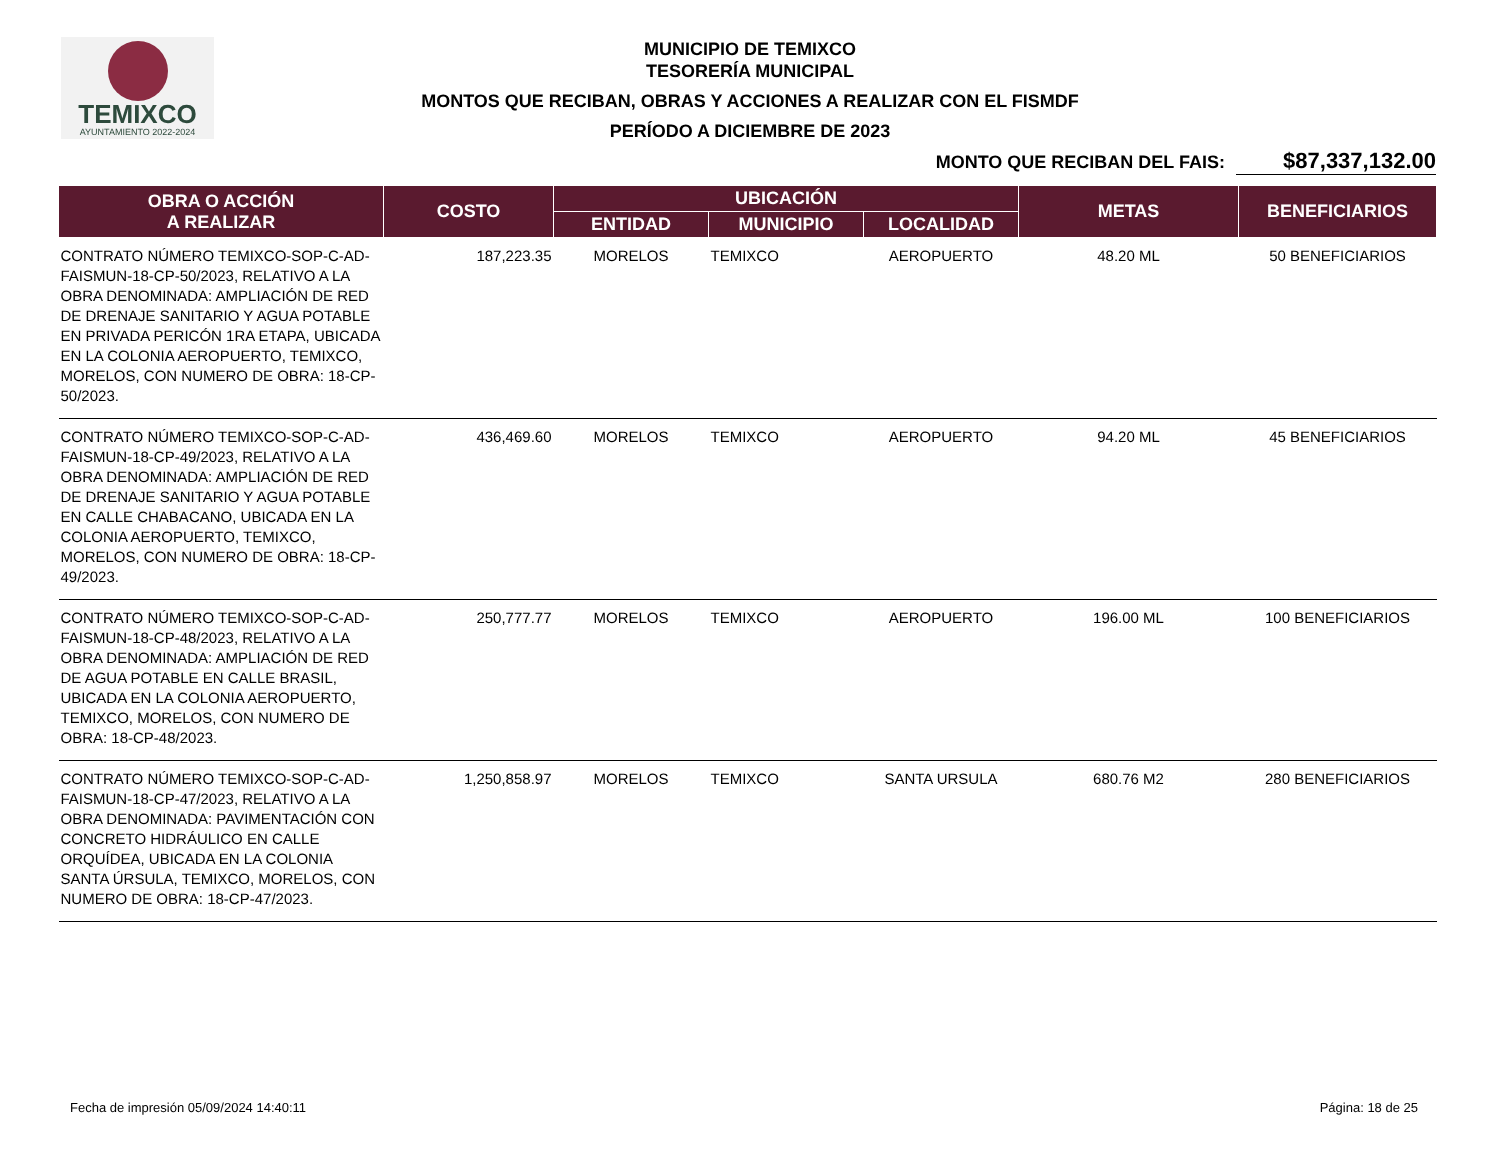TEMIXCO
AYUNTAMIENTO 2022-2024
MUNICIPIO DE TEMIXCO
TESORERÍA MUNICIPAL
MONTOS QUE RECIBAN, OBRAS Y ACCIONES A REALIZAR CON EL FISMDF
PERÍODO A DICIEMBRE DE 2023
MONTO QUE RECIBAN DEL FAIS: $87,337,132.00
| OBRA O ACCIÓN A REALIZAR | COSTO | UBICACIÓN | | | METAS | BENEFICIARIOS |
| --- | --- | --- | --- | --- | --- | --- |
| | | ENTIDAD | MUNICIPIO | LOCALIDAD | | |
| CONTRATO NÚMERO TEMIXCO-SOP-C-AD-FAISMUN-18-CP-50/2023, RELATIVO A LA OBRA DENOMINADA: AMPLIACIÓN DE RED DE DRENAJE SANITARIO Y AGUA POTABLE EN PRIVADA PERICÓN 1RA ETAPA, UBICADA EN LA COLONIA AEROPUERTO, TEMIXCO, MORELOS, CON NUMERO DE OBRA: 18-CP-50/2023. | 187,223.35 | MORELOS | TEMIXCO | AEROPUERTO | 48.20 ML | 50 BENEFICIARIOS |
| CONTRATO NÚMERO TEMIXCO-SOP-C-AD-FAISMUN-18-CP-49/2023, RELATIVO A LA OBRA DENOMINADA: AMPLIACIÓN DE RED DE DRENAJE SANITARIO Y AGUA POTABLE EN CALLE CHABACANO, UBICADA EN LA COLONIA AEROPUERTO, TEMIXCO, MORELOS, CON NUMERO DE OBRA: 18-CP-49/2023. | 436,469.60 | MORELOS | TEMIXCO | AEROPUERTO | 94.20 ML | 45 BENEFICIARIOS |
| CONTRATO NÚMERO TEMIXCO-SOP-C-AD-FAISMUN-18-CP-48/2023, RELATIVO A LA OBRA DENOMINADA: AMPLIACIÓN DE RED DE AGUA POTABLE EN CALLE BRASIL, UBICADA EN LA COLONIA AEROPUERTO, TEMIXCO, MORELOS, CON NUMERO DE OBRA: 18-CP-48/2023. | 250,777.77 | MORELOS | TEMIXCO | AEROPUERTO | 196.00 ML | 100 BENEFICIARIOS |
| CONTRATO NÚMERO TEMIXCO-SOP-C-AD-FAISMUN-18-CP-47/2023, RELATIVO A LA OBRA DENOMINADA: PAVIMENTACIÓN CON CONCRETO HIDRÁULICO EN CALLE ORQUÍDEA, UBICADA EN LA COLONIA SANTA ÚRSULA, TEMIXCO, MORELOS, CON NUMERO DE OBRA: 18-CP-47/2023. | 1,250,858.97 | MORELOS | TEMIXCO | SANTA URSULA | 680.76 M2 | 280 BENEFICIARIOS |
Fecha de impresión 05/09/2024 14:40:11 Página: 18 de 25